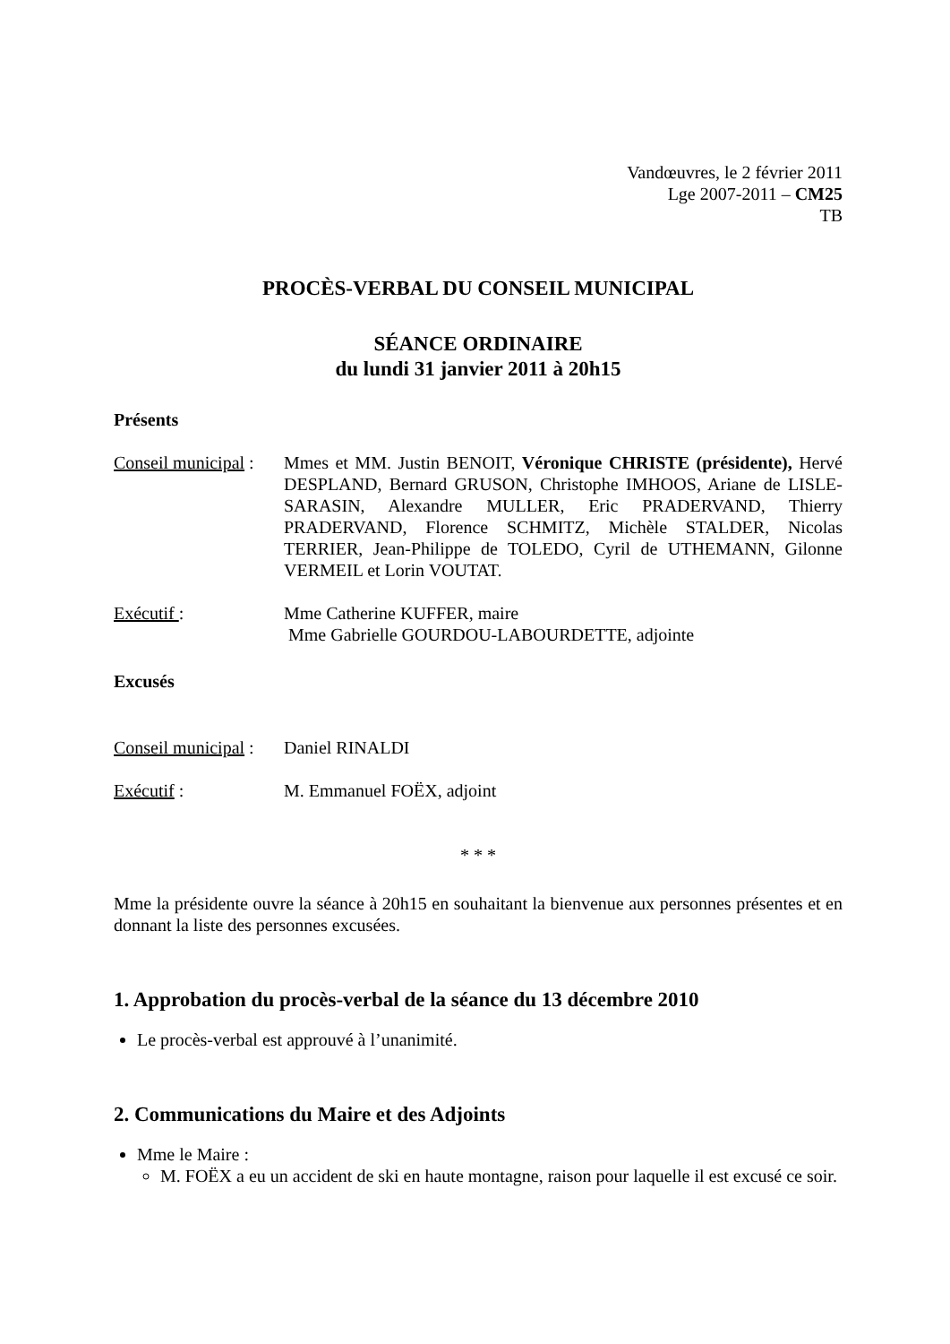Vandœuvres, le 2 février 2011
Lge 2007-2011 – CM25
TB
PROCÈS-VERBAL DU CONSEIL MUNICIPAL
SÉANCE ORDINAIRE
du lundi 31 janvier 2011 à 20h15
Présents
Conseil municipal :
Mmes et MM. Justin BENOIT, Véronique CHRISTE (présidente), Hervé DESPLAND, Bernard GRUSON, Christophe IMHOOS, Ariane de LISLE-SARASIN, Alexandre MULLER, Eric PRADERVAND, Thierry PRADERVAND, Florence SCHMITZ, Michèle STALDER, Nicolas TERRIER, Jean-Philippe de TOLEDO, Cyril de UTHEMANN, Gilonne VERMEIL et Lorin VOUTAT.
Exécutif : Mme Catherine KUFFER, maire
Mme Gabrielle GOURDOU-LABOURDETTE, adjointe
Excusés
Conseil municipal :
Daniel RINALDI
Exécutif : M. Emmanuel FOËX, adjoint
* * *
Mme la présidente ouvre la séance à 20h15 en souhaitant la bienvenue aux personnes présentes et en donnant la liste des personnes excusées.
1. Approbation du procès-verbal de la séance du 13 décembre 2010
Le procès-verbal est approuvé à l’unanimité.
2. Communications du Maire et des Adjoints
Mme le Maire :
M. FOËX a eu un accident de ski en haute montagne, raison pour laquelle il est excusé ce soir.